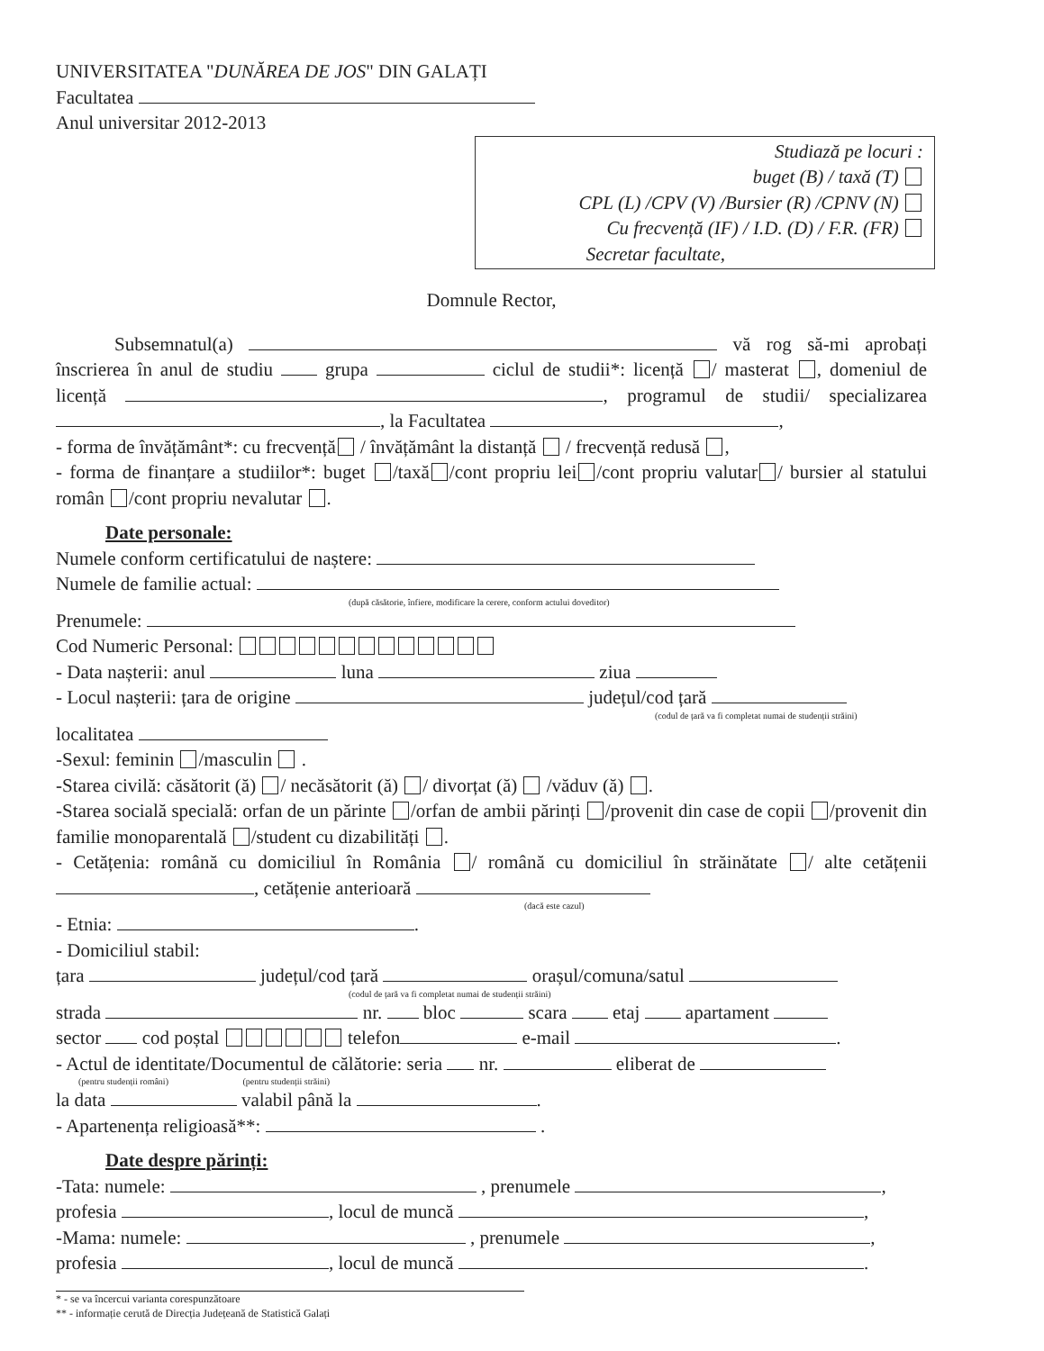UNIVERSITATEA "DUNĂREA DE JOS" DIN GALAȚI
Facultatea
Anul universitar 2012-2013
Studiază pe locuri :
buget (B) / taxă (T)
CPL (L) /CPV (V) /Bursier (R) /CPNV (N)
Cu frecvență (IF) / I.D. (D) / F.R. (FR)
Secretar facultate,
Domnule Rector,
Subsemnatul(a) vă rog să-mi aprobați înscrierea în anul de studiu grupa ciclul de studii*: licență / masterat , domeniul de licență , programul de studii/ specializarea , la Facultatea ,
- forma de învățământ*: cu frecvență / învățământ la distanță / frecvență redusă ,
- forma de finanțare a studiilor*: buget /taxă /cont propriu lei /cont propriu valutar / bursier al statului român /cont propriu nevalutar .
Date personale:
Numele conform certificatului de naștere:
Numele de familie actual:
(după căsătorie, înfiere, modificare la cerere, conform actului doveditor)
Prenumele:
Cod Numeric Personal:
- Data nașterii: anul luna ziua
- Locul nașterii: țara de origine județul/cod țară
(codul de țară va fi completat numai de studenții străini)
localitatea
-Sexul: feminin /masculin .
-Starea civilă: căsătorit (ă) / necăsătorit (ă) / divorțat (ă) /văduv (ă) .
-Starea socială specială: orfan de un părinte /orfan de ambii părinți /provenit din case de copii /provenit din familie monoparentală /student cu dizabilități .
- Cetățenia: română cu domiciliul în România / română cu domiciliul în străinătate / alte cetățenii , cetățenie anterioară
(dacă este cazul)
- Etnia: .
- Domiciliul stabil:
țara județul/cod țară orașul/comuna/satul
(codul de țară va fi completat numai de studenții străini)
strada nr. bloc scara etaj apartament
sector cod poștal telefon e-mail .
- Actul de identitate/Documentul de călătorie: seria nr. eliberat de
(pentru studenții români) (pentru studenții străini)
la data valabil până la .
- Apartenența religioasă**: .
Date despre părinți:
-Tata: numele: , prenumele ,
profesia , locul de muncă ,
-Mama: numele: , prenumele ,
profesia , locul de muncă .
* - se va încercui varianta corespunzătoare
** - informație cerută de Direcția Județeană de Statistică Galați